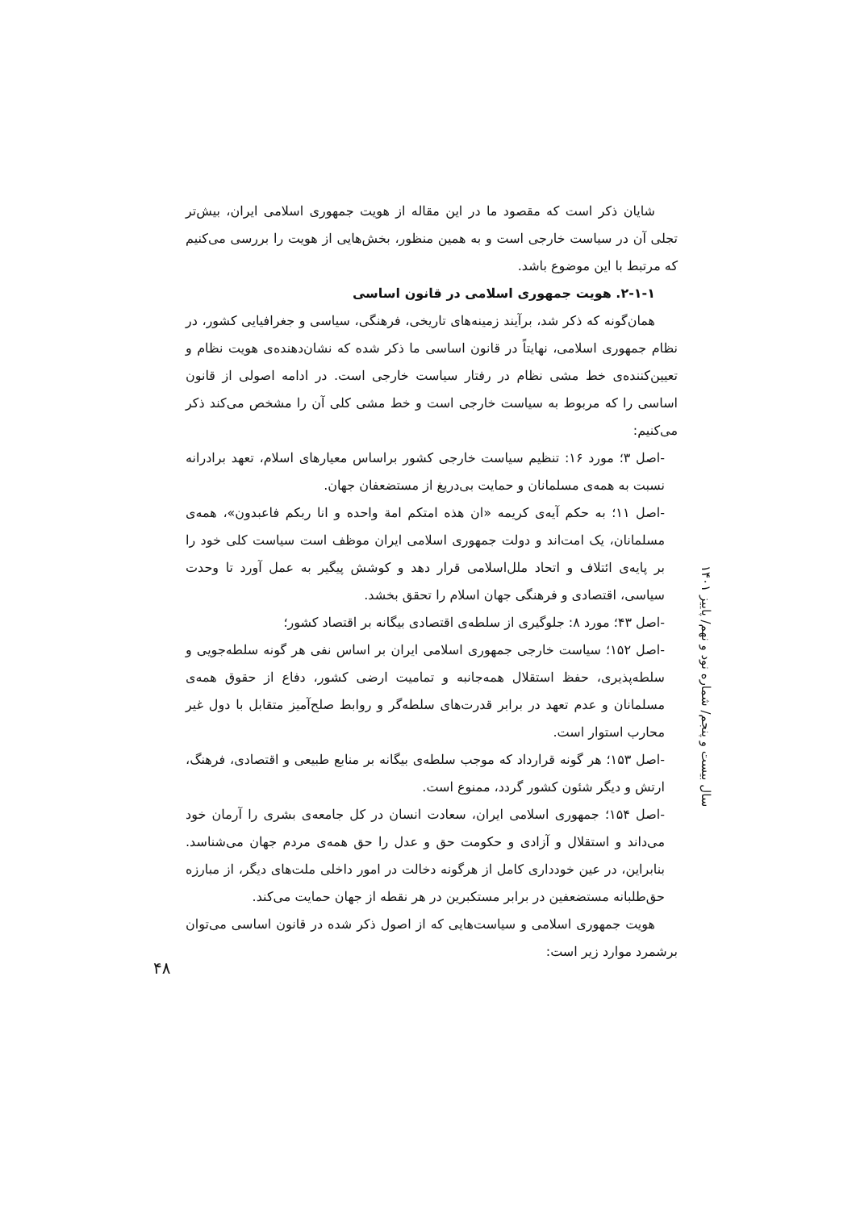شایان ذکر است که مقصود ما در این مقاله از هویت جمهوری اسلامی ایران، بیش‌تر تجلی آن در سیاست خارجی است و به همین منظور، بخش‌هایی از هویت را بررسی می‌کنیم که مرتبط با این موضوع باشد.
۲-۱-۱. هویت جمهوری اسلامی در قانون اساسی
همان‌گونه که ذکر شد، برآیند زمینه‌های تاریخی، فرهنگی، سیاسی و جغرافیایی کشور، در نظام جمهوری اسلامی، نهایتاً در قانون اساسی ما ذکر شده که نشان‌دهنده‌ی هویت نظام و تعیین‌کننده‌ی خط مشی نظام در رفتار سیاست خارجی است. در ادامه اصولی از قانون اساسی را که مربوط به سیاست خارجی است و خط مشی کلی آن را مشخص می‌کند ذکر می‌کنیم:
-اصل ۳؛ مورد ۱۶: تنظیم سیاست خارجی کشور براساس معیارهای اسلام، تعهد برادرانه نسبت به همه‌ی مسلمانان و حمایت بی‌دریغ از مستضعفان جهان.
-اصل ۱۱؛ به حکم آیه‌ی کریمه «ان هذه امتکم امة واحده و انا ربکم فاعبدون»، همه‌ی مسلمانان، یک امت‌اند و دولت جمهوری اسلامی ایران موظف است سیاست کلی خود را بر پایه‌ی ائتلاف و اتحاد ملل‌اسلامی قرار دهد و کوشش پیگیر به عمل آورد تا وحدت سیاسی، اقتصادی و فرهنگی جهان اسلام را تحقق بخشد.
-اصل ۴۳؛ مورد ۸: جلوگیری از سلطه‌ی اقتصادی بیگانه بر اقتصاد کشور؛
-اصل ۱۵۲؛ سیاست خارجی جمهوری اسلامی ایران بر اساس نفی هر گونه سلطه‌جویی و سلطه‌پذیری، حفظ استقلال همه‌جانبه و تمامیت ارضی کشور، دفاع از حقوق همه‌ی مسلمانان و عدم تعهد در برابر قدرت‌های سلطه‌گر و روابط صلح‌آمیز متقابل با دول غیر محارب استوار است.
-اصل ۱۵۳؛ هر گونه قرارداد که موجب سلطه‌ی بیگانه بر منابع طبیعی و اقتصادی، فرهنگ، ارتش و دیگر شئون کشور گردد، ممنوع است.
-اصل ۱۵۴؛ جمهوری اسلامی ایران، سعادت انسان در کل جامعه‌ی بشری را آرمان خود می‌داند و استقلال و آزادی و حکومت حق و عدل را حق همه‌ی مردم جهان می‌شناسد. بنابراین، در عین خودداری کامل از هرگونه دخالت در امور داخلی ملت‌های دیگر، از مبارزه حق‌طلبانه مستضعفین در برابر مستکبرین در هر نقطه از جهان حمایت می‌کند.
هویت جمهوری اسلامی و سیاست‌هایی که از اصول ذکر شده در قانون اساسی می‌توان برشمرد موارد زیر است:
سال بیست و پنجم/ شماره نود و نهم/ پاییز ۱۴۰۱
۴۸